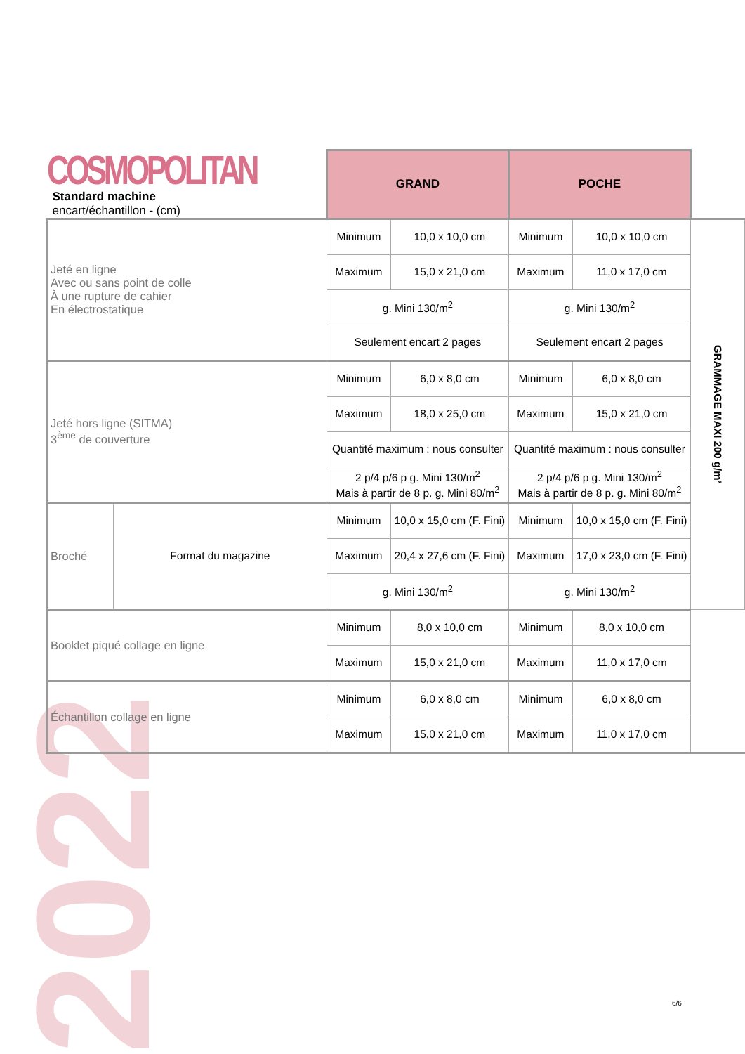2022
| COSMOPOLITAN Standard machine encart/échantillon - (cm) | | GRAND | | POCHE | | |
| Jeté en ligne Avec ou sans point de colle À une rupture de cahier En électrostatique | | Minimum | 10,0 x 10,0 cm | Minimum | 10,0 x 10,0 cm | GRAMMAGE MAXI 200 g/m² |
| | | Maximum | 15,0 x 21,0 cm | Maximum | 11,0 x 17,0 cm | |
| | | g. Mini 130/m<sup>2</sup> | | g. Mini 130/m<sup>2</sup> | | |
| | | Seulement encart 2 pages | | Seulement encart 2 pages | | |
| Jeté hors ligne (SITMA) 3<sup>ème</sup> de couverture | | Minimum | 6,0 x 8,0 cm | Minimum | 6,0 x 8,0 cm | |
| | | Maximum | 18,0 x 25,0 cm | Maximum | 15,0 x 21,0 cm | |
| | | Quantité maximum : nous consulter | | Quantité maximum : nous consulter | | |
| | | 2 p/4 p/6 p g. Mini 130/m<sup>2</sup> Mais à partir de 8 p. g. Mini 80/m<sup>2</sup> | | 2 p/4 p/6 p g. Mini 130/m<sup>2</sup> Mais à partir de 8 p. g. Mini 80/m<sup>2</sup> | | |
| Broché | Format du magazine | Minimum | 10,0 x 15,0 cm (F. Fini) | Minimum | 10,0 x 15,0 cm (F. Fini) | |
| | | Maximum | 20,4 x 27,6 cm (F. Fini) | Maximum | 17,0 x 23,0 cm (F. Fini) | |
| | | g. Mini 130/m<sup>2</sup> | | g. Mini 130/m<sup>2</sup> | | |
| Booklet piqué collage en ligne | | Minimum | 8,0 x 10,0 cm | Minimum | 8,0 x 10,0 cm | |
| | | Maximum | 15,0 x 21,0 cm | Maximum | 11,0 x 17,0 cm | |
| Échantillon collage en ligne | | Minimum | 6,0 x 8,0 cm | Minimum | 6,0 x 8,0 cm | |
| | | Maximum | 15,0 x 21,0 cm | Maximum | 11,0 x 17,0 cm | |
6/6